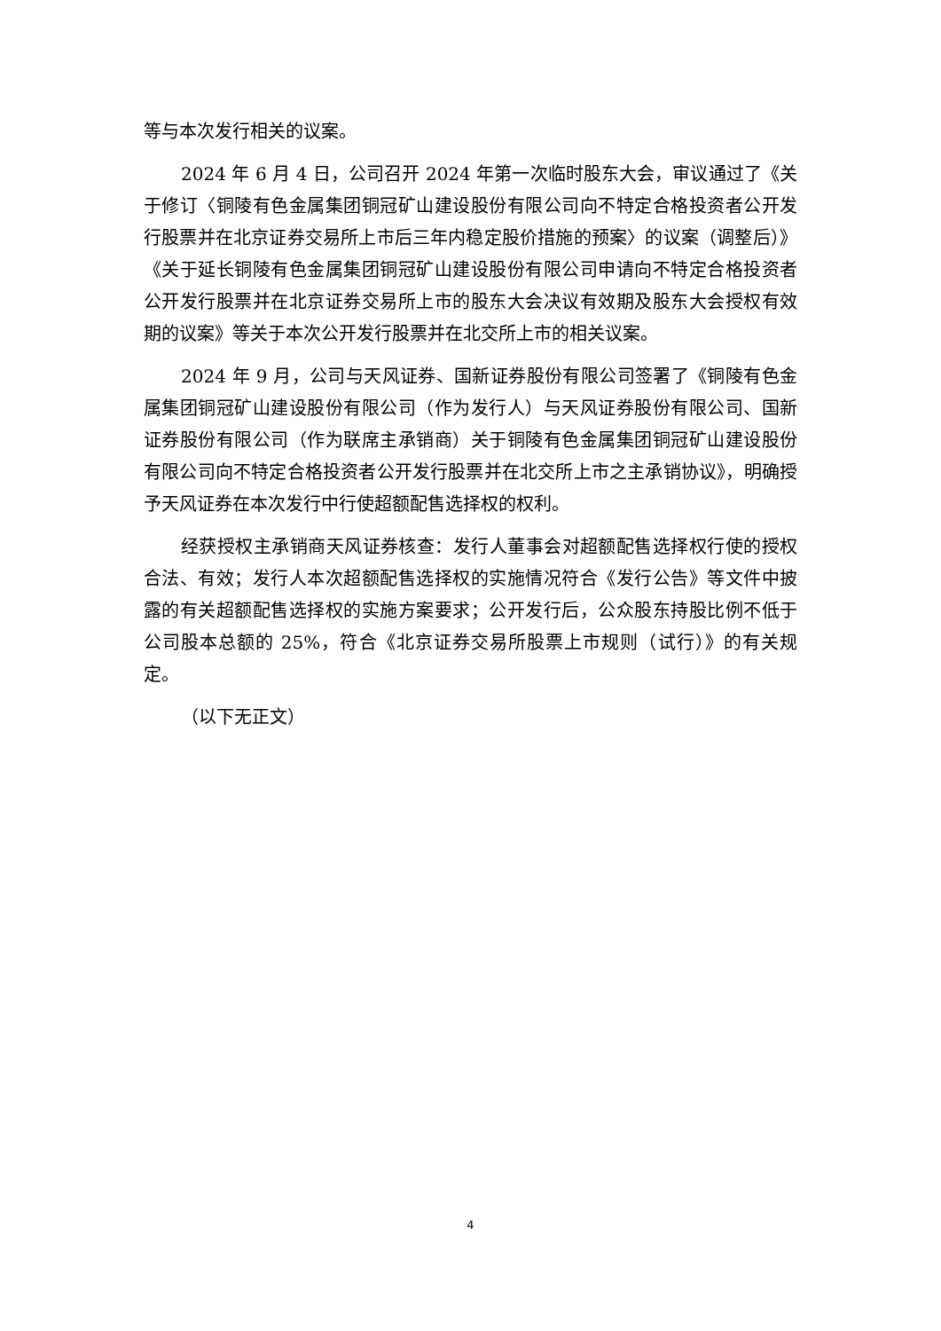等与本次发行相关的议案。
2024 年 6 月 4 日，公司召开 2024 年第一次临时股东大会，审议通过了《关于修订〈铜陵有色金属集团铜冠矿山建设股份有限公司向不特定合格投资者公开发行股票并在北京证券交易所上市后三年内稳定股价措施的预案〉的议案（调整后）》《关于延长铜陵有色金属集团铜冠矿山建设股份有限公司申请向不特定合格投资者公开发行股票并在北京证券交易所上市的股东大会决议有效期及股东大会授权有效期的议案》等关于本次公开发行股票并在北交所上市的相关议案。
2024 年 9 月，公司与天风证券、国新证券股份有限公司签署了《铜陵有色金属集团铜冠矿山建设股份有限公司（作为发行人）与天风证券股份有限公司、国新证券股份有限公司（作为联席主承销商）关于铜陵有色金属集团铜冠矿山建设股份有限公司向不特定合格投资者公开发行股票并在北交所上市之主承销协议》，明确授予天风证券在本次发行中行使超额配售选择权的权利。
经获授权主承销商天风证券核查：发行人董事会对超额配售选择权行使的授权合法、有效；发行人本次超额配售选择权的实施情况符合《发行公告》等文件中披露的有关超额配售选择权的实施方案要求；公开发行后，公众股东持股比例不低于公司股本总额的 25%，符合《北京证券交易所股票上市规则（试行）》的有关规定。
（以下无正文）
4